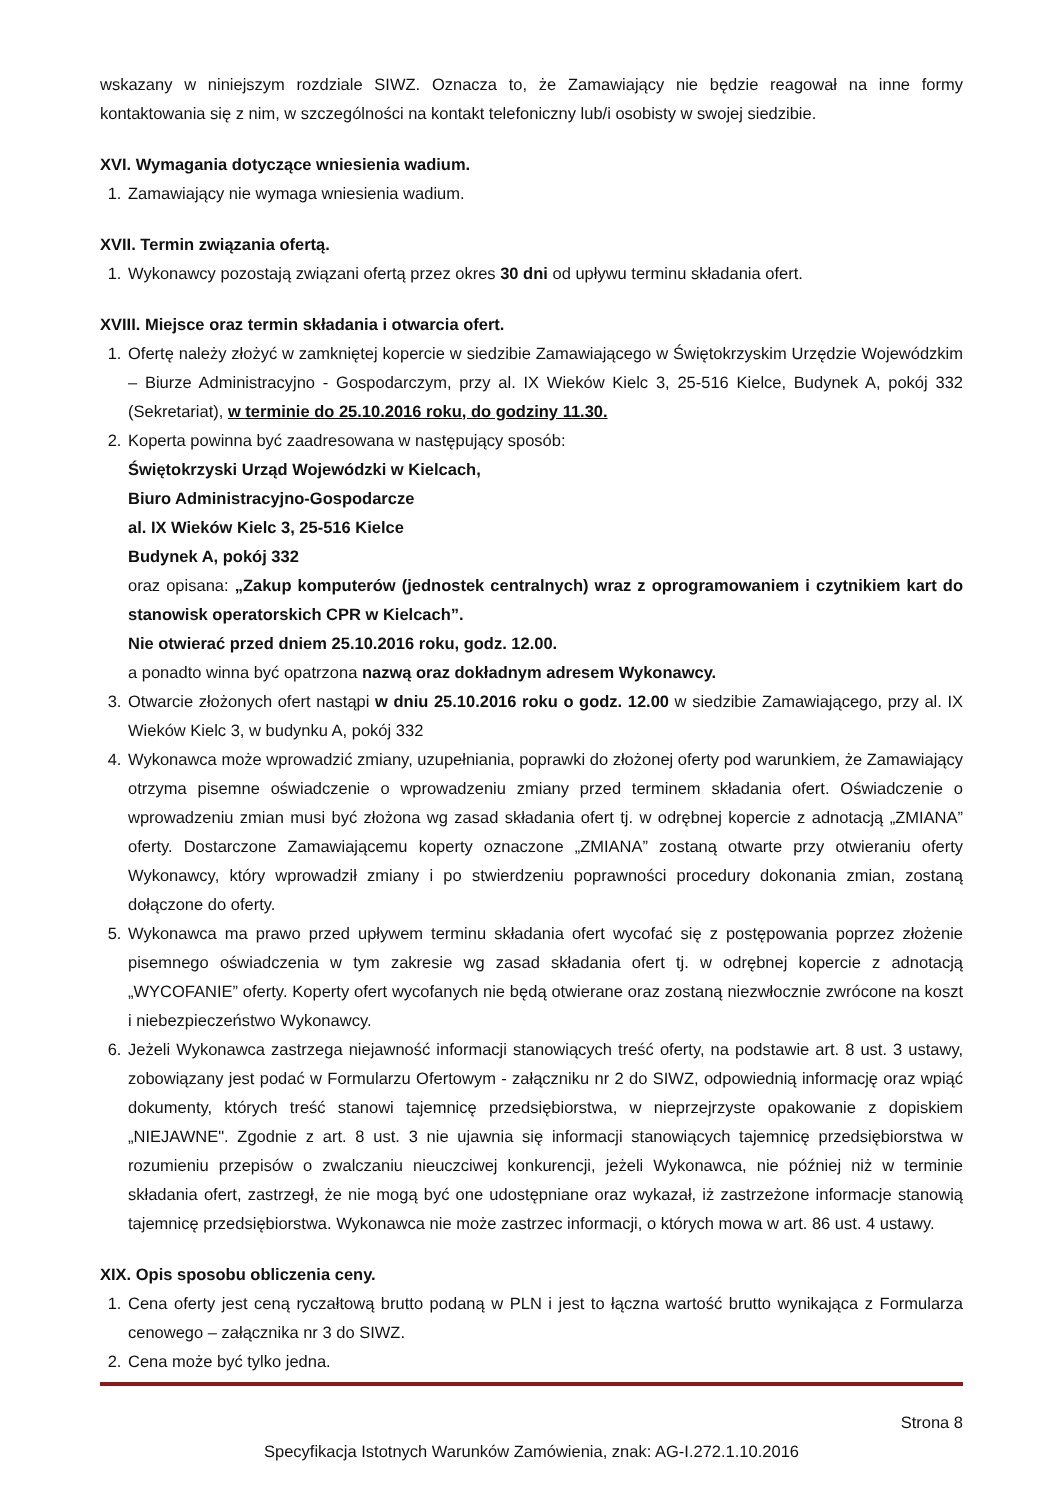wskazany w niniejszym rozdziale SIWZ. Oznacza to, że Zamawiający nie będzie reagował na inne formy kontaktowania się z nim, w szczególności na kontakt telefoniczny lub/i osobisty w swojej siedzibie.
XVI. Wymagania dotyczące wniesienia wadium.
1. Zamawiający nie wymaga wniesienia wadium.
XVII. Termin związania ofertą.
1. Wykonawcy pozostają związani ofertą przez okres 30 dni od upływu terminu składania ofert.
XVIII. Miejsce oraz termin składania i otwarcia ofert.
1. Ofertę należy złożyć w zamkniętej kopercie w siedzibie Zamawiającego w Świętokrzyskim Urzędzie Wojewódzkim – Biurze Administracyjno - Gospodarczym, przy al. IX Wieków Kielc 3, 25-516 Kielce, Budynek A, pokój 332 (Sekretariat), w terminie do 25.10.2016 roku, do godziny 11.30.
2. Koperta powinna być zaadresowana w następujący sposób:
Świętokrzyski Urząd Wojewódzki w Kielcach,
Biuro Administracyjno-Gospodarcze
al. IX Wieków Kielc 3, 25-516 Kielce
Budynek A, pokój 332
oraz opisana: „Zakup komputerów (jednostek centralnych) wraz z oprogramowaniem i czytnikiem kart do stanowisk operatorskich CPR w Kielcach”.
Nie otwierać przed dniem 25.10.2016 roku, godz. 12.00.
a ponadto winna być opatrzona nazwą oraz dokładnym adresem Wykonawcy.
3. Otwarcie złożonych ofert nastąpi w dniu 25.10.2016 roku o godz. 12.00 w siedzibie Zamawiającego, przy al. IX Wieków Kielc 3, w budynku A, pokój 332
4. Wykonawca może wprowadzić zmiany, uzupełniania, poprawki do złożonej oferty pod warunkiem, że Zamawiający otrzyma pisemne oświadczenie o wprowadzeniu zmiany przed terminem składania ofert. Oświadczenie o wprowadzeniu zmian musi być złożona wg zasad składania ofert tj. w odrębnej kopercie z adnotacją „ZMIANA” oferty. Dostarczone Zamawiającemu koperty oznaczone „ZMIANA” zostaną otwarte przy otwieraniu oferty Wykonawcy, który wprowadził zmiany i po stwierdzeniu poprawności procedury dokonania zmian, zostaną dołączone do oferty.
5. Wykonawca ma prawo przed upływem terminu składania ofert wycofać się z postępowania poprzez złożenie pisemnego oświadczenia w tym zakresie wg zasad składania ofert tj. w odrębnej kopercie z adnotacją „WYCOFANIE” oferty. Koperty ofert wycofanych nie będą otwierane oraz zostaną niezwłocznie zwrócone na koszt i niebezpieczeństwo Wykonawcy.
6. Jeżeli Wykonawca zastrzega niejawność informacji stanowiących treść oferty, na podstawie art. 8 ust. 3 ustawy, zobowiązany jest podać w Formularzu Ofertowym - załączniku nr 2 do SIWZ, odpowiednią informację oraz wpiąć dokumenty, których treść stanowi tajemnicę przedsiębiorstwa, w nieprzejrzyste opakowanie z dopiskiem „NIEJAWNE". Zgodnie z art. 8 ust. 3 nie ujawnia się informacji stanowiących tajemnicę przedsiębiorstwa w rozumieniu przepisów o zwalczaniu nieuczciwej konkurencji, jeżeli Wykonawca, nie później niż w terminie składania ofert, zastrzegł, że nie mogą być one udostępniane oraz wykazał, iż zastrzeżone informacje stanowią tajemnicę przedsiębiorstwa. Wykonawca nie może zastrzec informacji, o których mowa w art. 86 ust. 4 ustawy.
XIX. Opis sposobu obliczenia ceny.
1. Cena oferty jest ceną ryczałtową brutto podaną w PLN i jest to łączna wartość brutto wynikająca z Formularza cenowego – załącznika nr 3 do SIWZ.
2. Cena może być tylko jedna.
Strona 8
Specyfikacja Istotnych Warunków Zamówienia, znak: AG-I.272.1.10.2016